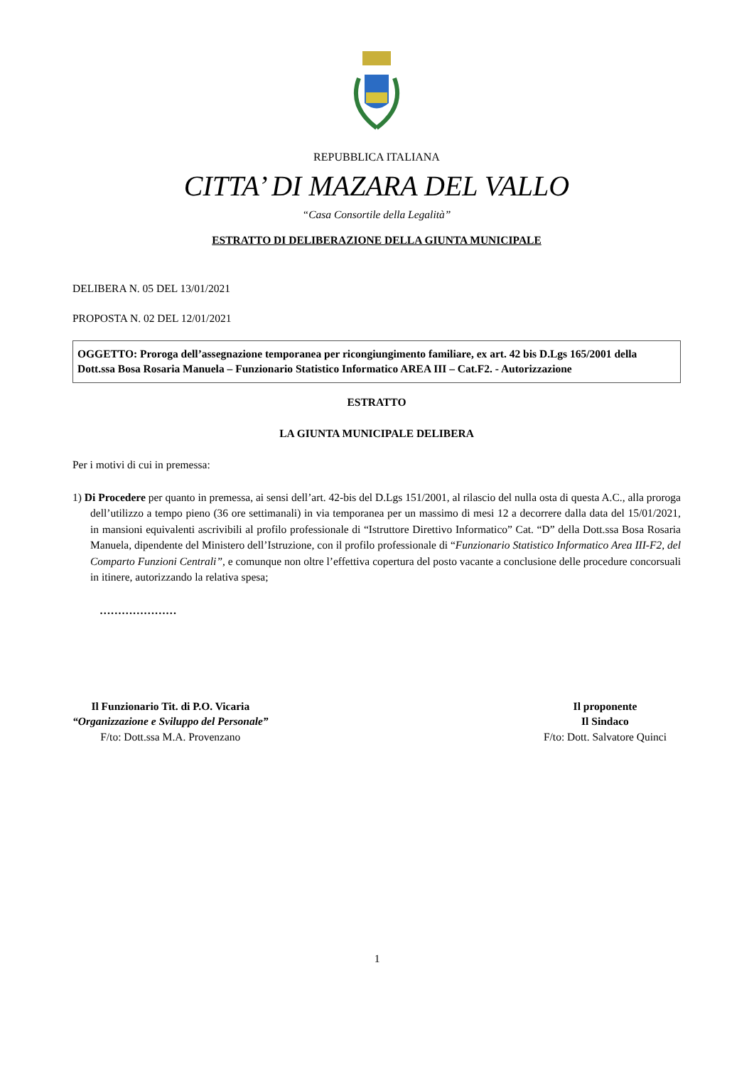REPUBBLICA ITALIANA
CITTA’ DI MAZARA DEL VALLO
“Casa Consortile della Legalità”
ESTRATTO DI DELIBERAZIONE DELLA GIUNTA MUNICIPALE
DELIBERA N. 05 DEL 13/01/2021
PROPOSTA N. 02 DEL 12/01/2021
OGGETTO: Proroga dell’assegnazione temporanea per ricongiungimento familiare, ex art. 42 bis D.Lgs 165/2001 della Dott.ssa Bosa Rosaria Manuela – Funzionario Statistico Informatico AREA III – Cat.F2. - Autorizzazione
ESTRATTO
LA GIUNTA MUNICIPALE DELIBERA
Per i motivi di cui in premessa:
1) Di Procedere per quanto in premessa, ai sensi dell’art. 42-bis del D.Lgs 151/2001, al rilascio del nulla osta di questa A.C., alla proroga dell’utilizzo a tempo pieno (36 ore settimanali) in via temporanea per un massimo di mesi 12 a decorrere dalla data del 15/01/2021, in mansioni equivalenti ascrivibili al profilo professionale di “Istruttore Direttivo Informatico” Cat. “D” della Dott.ssa Bosa Rosaria Manuela, dipendente del Ministero dell’Istruzione, con il profilo professionale di “Funzionario Statistico Informatico Area III-F2, del Comparto Funzioni Centrali”, e comunque non oltre l’effettiva copertura del posto vacante a conclusione delle procedure concorsuali in itinere, autorizzando la relativa spesa;
…………………
Il Funzionario Tit. di P.O. Vicaria
“Organizzazione e Sviluppo del Personale”
F/to: Dott.ssa M.A. Provenzano
Il proponente
Il Sindaco
F/to: Dott. Salvatore Quinci
1